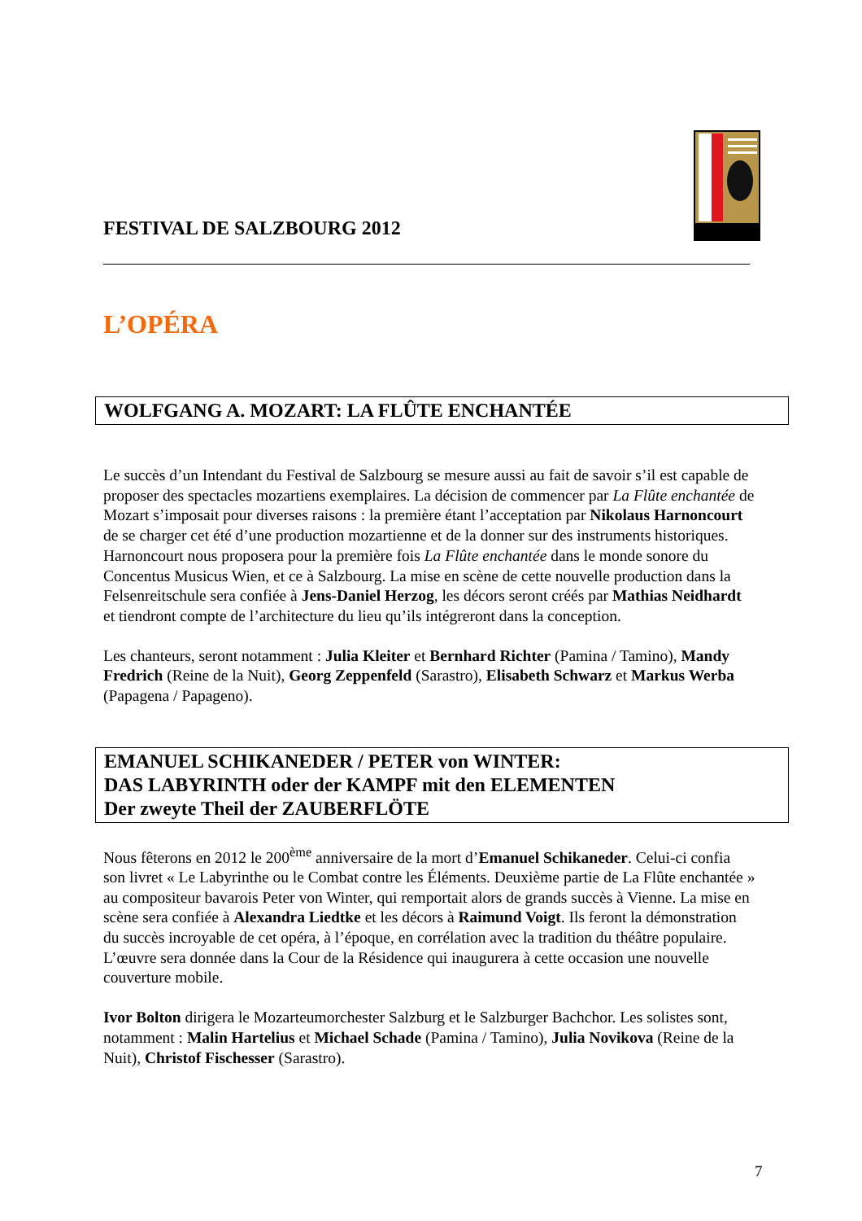FESTIVAL DE SALZBOURG 2012
L’OPÉRA
WOLFGANG A. MOZART: LA FLÛTE ENCHANTÉE
Le succès d’un Intendant du Festival de Salzbourg se mesure aussi au fait de savoir s’il est capable de proposer des spectacles mozartiens exemplaires. La décision de commencer par La Flûte enchantée de Mozart s’imposait pour diverses raisons : la première étant l’acceptation par Nikolaus Harnoncourt de se charger cet été d’une production mozartienne et de la donner sur des instruments historiques.
Harnoncourt nous proposera pour la première fois La Flûte enchantée dans le monde sonore du Concentus Musicus Wien, et ce à Salzbourg. La mise en scène de cette nouvelle production dans la Felsenreitschule sera confiée à Jens-Daniel Herzog, les décors seront créés par Mathias Neidhardt et tiendront compte de l’architecture du lieu qu’ils intégreront dans la conception.
Les chanteurs, seront notamment : Julia Kleiter et Bernhard Richter (Pamina / Tamino), Mandy Fredrich (Reine de la Nuit), Georg Zeppenfeld (Sarastro), Elisabeth Schwarz et Markus Werba (Papagena / Papageno).
EMANUEL SCHIKANEDER / PETER von WINTER:
DAS LABYRINTH oder der KAMPF mit den ELEMENTEN
Der zweyte Theil der ZAUBERFLÖTE
Nous fêterons en 2012 le 200<sup>ème</sup> anniversaire de la mort d’Emanuel Schikaneder. Celui-ci confia son livret « Le Labyrinthe ou le Combat contre les Éléments. Deuxième partie de La Flûte enchantée » au compositeur bavarois Peter von Winter, qui remportait alors de grands succès à Vienne. La mise en scène sera confiée à Alexandra Liedtke et les décors à Raimund Voigt. Ils feront la démonstration du succès incroyable de cet opéra, à l’époque, en corrélation avec la tradition du théâtre populaire. L’œuvre sera donnée dans la Cour de la Résidence qui inaugurera à cette occasion une nouvelle couverture mobile.
Ivor Bolton dirigera le Mozarteumorchester Salzburg et le Salzburger Bachchor. Les solistes sont, notamment : Malin Hartelius et Michael Schade (Pamina / Tamino), Julia Novikova (Reine de la Nuit), Christof Fischesser (Sarastro).
7